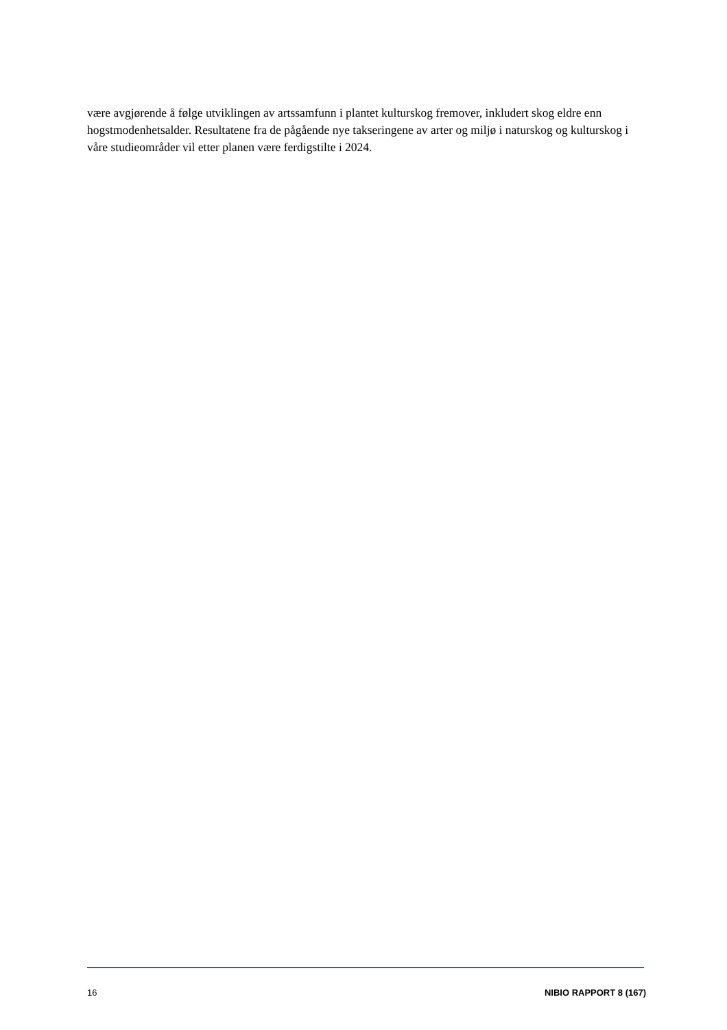være avgjørende å følge utviklingen av artssamfunn i plantet kulturskog fremover, inkludert skog eldre enn hogstmodenhetsalder. Resultatene fra de pågående nye takseringene av arter og miljø i naturskog og kulturskog i våre studieområder vil etter planen være ferdigstilte i 2024.
16 NIBIO RAPPORT 8 (167)